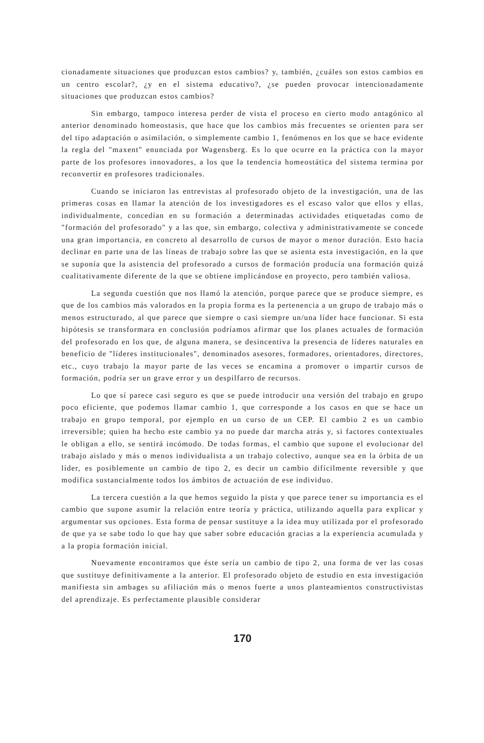cionadamente situaciones que produzcan estos cambios? y, también, ¿cuáles son estos cambios en un centro escolar?, ¿y en el sistema educativo?, ¿se pueden provocar intencionadamente situaciones que produzcan estos cambios?
Sin embargo, tampoco interesa perder de vista el proceso en cierto modo antagónico al anterior denominado homeostasis, que hace que los cambios más frecuentes se orienten para ser del tipo adaptación o asimilación, o simplemente cambio 1, fenómenos en los que se hace evidente la regla del "maxent" enunciada por Wagensberg. Es lo que ocurre en la práctica con la mayor parte de los profesores innovadores, a los que la tendencia homeostática del sistema termina por reconvertir en profesores tradicionales.
Cuando se iniciaron las entrevistas al profesorado objeto de la investigación, una de las primeras cosas en llamar la atención de los investigadores es el escaso valor que ellos y ellas, individualmente, concedían en su formación a determinadas actividades etiquetadas como de "formación del profesorado" y a las que, sin embargo, colectiva y administrativamente se concede una gran importancia, en concreto al desarrollo de cursos de mayor o menor duración. Esto hacía declinar en parte una de las líneas de trabajo sobre las que se asienta esta investigación, en la que se suponía que la asistencia del profesorado a cursos de formación producía una formación quizá cualitativamente diferente de la que se obtiene implicándose en proyecto, pero también valiosa.
La segunda cuestión que nos llamó la atención, porque parece que se produce siempre, es que de los cambios más valorados en la propia forma es la pertenencia a un grupo de trabajo más o menos estructurado, al que parece que siempre o casi siempre un/una líder hace funcionar. Si esta hipótesis se transformara en conclusión podríamos afirmar que los planes actuales de formación del profesorado en los que, de alguna manera, se desincentiva la presencia de líderes naturales en beneficio de "líderes institucionales", denominados asesores, formadores, orientadores, directores, etc., cuyo trabajo la mayor parte de las veces se encamina a promover o impartir cursos de formación, podría ser un grave error y un despilfarro de recursos.
Lo que sí parece casi seguro es que se puede introducir una versión del trabajo en grupo poco eficiente, que podemos llamar cambio 1, que corresponde a los casos en que se hace un trabajo en grupo temporal, por ejemplo en un curso de un CEP. El cambio 2 es un cambio irreversible; quien ha hecho este cambio ya no puede dar marcha atrás y, si factores contextuales le obligan a ello, se sentirá incómodo. De todas formas, el cambio que supone el evolucionar del trabajo aislado y más o menos individualista a un trabajo colectivo, aunque sea en la órbita de un líder, es posiblemente un cambio de tipo 2, es decir un cambio difícilmente reversible y que modifica sustancialmente todos los ámbitos de actuación de ese individuo.
La tercera cuestión a la que hemos seguido la pista y que parece tener su importancia es el cambio que supone asumir la relación entre teoría y práctica, utilizando aquella para explicar y argumentar sus opciones. Esta forma de pensar sustituye a la idea muy utilizada por el profesorado de que ya se sabe todo lo que hay que saber sobre educación gracias a la experiencia acumulada y a la propia formación inicial.
Nuevamente encontramos que éste sería un cambio de tipo 2, una forma de ver las cosas que sustituye definitivamente a la anterior. El profesorado objeto de estudio en esta investigación manifiesta sin ambages su afiliación más o menos fuerte a unos planteamientos constructivistas del aprendizaje. Es perfectamente plausible considerar
170